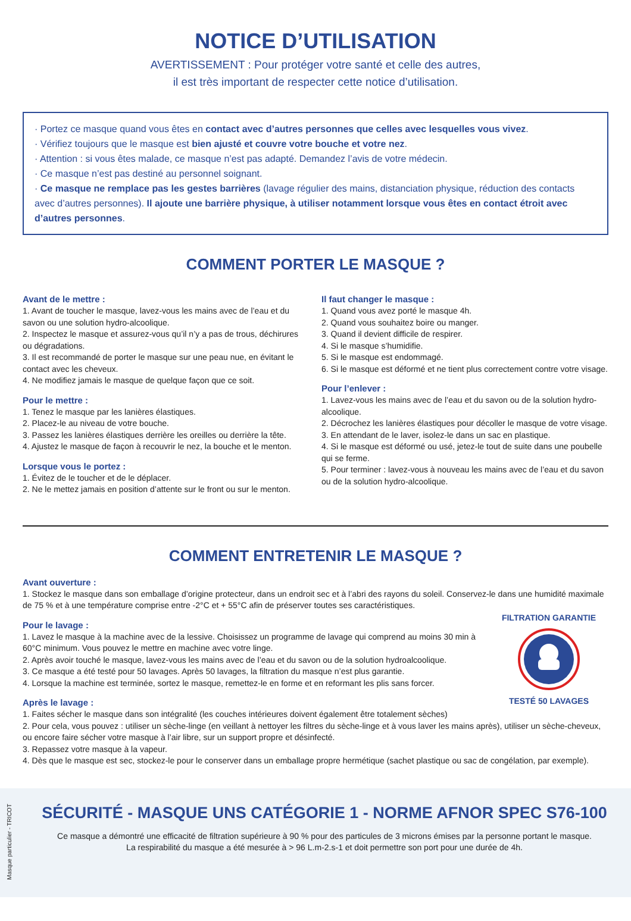NOTICE D’UTILISATION
AVERTISSEMENT : Pour protéger votre santé et celle des autres,
il est très important de respecter cette notice d’utilisation.
· Portez ce masque quand vous êtes en contact avec d’autres personnes que celles avec lesquelles vous vivez.
· Vérifiez toujours que le masque est bien ajusté et couvre votre bouche et votre nez.
· Attention : si vous êtes malade, ce masque n’est pas adapté. Demandez l’avis de votre médecin.
· Ce masque n’est pas destiné au personnel soignant.
· Ce masque ne remplace pas les gestes barrières (lavage régulier des mains, distanciation physique, réduction des contacts avec d’autres personnes). Il ajoute une barrière physique, à utiliser notamment lorsque vous êtes en contact étroit avec d’autres personnes.
COMMENT PORTER LE MASQUE ?
Avant de le mettre :
1. Avant de toucher le masque, lavez-vous les mains avec de l’eau et du savon ou une solution hydro-alcoolique.
2. Inspectez le masque et assurez-vous qu’il n’y a pas de trous, déchirures ou dégradations.
3. Il est recommandé de porter le masque sur une peau nue, en évitant le contact avec les cheveux.
4. Ne modifiez jamais le masque de quelque façon que ce soit.
Pour le mettre :
1. Tenez le masque par les lanières élastiques.
2. Placez-le au niveau de votre bouche.
3. Passez les lanières élastiques derrière les oreilles ou derrière la tête.
4. Ajustez le masque de façon à recouvrir le nez, la bouche et le menton.
Lorsque vous le portez :
1. Évitez de le toucher et de le déplacer.
2. Ne le mettez jamais en position d’attente sur le front ou sur le menton.
Il faut changer le masque :
1. Quand vous avez porté le masque 4h.
2. Quand vous souhaitez boire ou manger.
3. Quand il devient difficile de respirer.
4. Si le masque s’humidifie.
5. Si le masque est endommagé.
6. Si le masque est déformé et ne tient plus correctement contre votre visage.
Pour l’enlever :
1. Lavez-vous les mains avec de l’eau et du savon ou de la solution hydro-alcoolique.
2. Décrochez les lanières élastiques pour décoller le masque de votre visage.
3. En attendant de le laver, isolez-le dans un sac en plastique.
4. Si le masque est déformé ou usé, jetez-le tout de suite dans une poubelle qui se ferme.
5. Pour terminer : lavez-vous à nouveau les mains avec de l’eau et du savon ou de la solution hydro-alcoolique.
COMMENT ENTRETENIR LE MASQUE ?
Avant ouverture :
1. Stockez le masque dans son emballage d’origine protecteur, dans un endroit sec et à l’abri des rayons du soleil. Conservez-le dans une humidité maximale de 75 % et à une température comprise entre -2°C et + 55°C afin de préserver toutes ses caractéristiques.
FILTRATION GARANTIE
TESTÉ 50 LAVAGES
Pour le lavage :
1. Lavez le masque à la machine avec de la lessive. Choisissez un programme de lavage qui comprend au moins 30 min à 60°C minimum. Vous pouvez le mettre en machine avec votre linge.
2. Après avoir touché le masque, lavez-vous les mains avec de l’eau et du savon ou de la solution hydroalcoolique.
3. Ce masque a été testé pour 50 lavages. Après 50 lavages, la filtration du masque n’est plus garantie.
4. Lorsque la machine est terminée, sortez le masque, remettez-le en forme et en reformant les plis sans forcer.
Après le lavage :
1. Faites sécher le masque dans son intégralité (les couches intérieures doivent également être totalement sèches)
2. Pour cela, vous pouvez : utiliser un sèche-linge (en veillant à nettoyer les filtres du sèche-linge et à vous laver les mains après), utiliser un sèche-cheveux, ou encore faire sécher votre masque à l’air libre, sur un support propre et désinfecté.
3. Repassez votre masque à la vapeur.
4. Dès que le masque est sec, stockez-le pour le conserver dans un emballage propre hermétique (sachet plastique ou sac de congélation, par exemple).
Masque particulier - TRICOT
SÉCURITÉ - MASQUE UNS CATÉGORIE 1 - NORME AFNOR SPEC S76-100
Ce masque a démontré une efficacité de filtration supérieure à 90 % pour des particules de 3 microns émises par la personne portant le masque.
La respirabilité du masque a été mesurée à > 96 L.m-2.s-1 et doit permettre son port pour une durée de 4h.